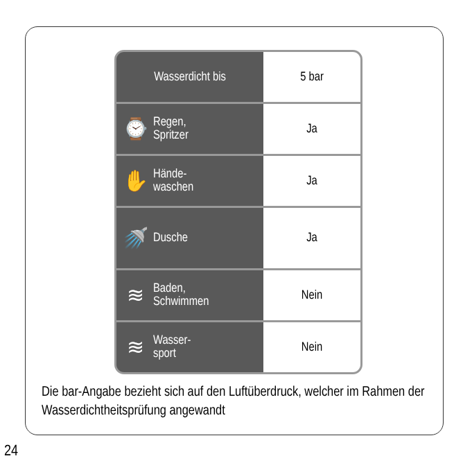| Wasserdicht bis | 5 bar |
| ⌚ Regen, Spritzer | Ja |
| ✋ Hände- waschen | Ja |
| 🚿 Dusche | Ja |
| ≋ Baden, Schwimmen | Nein |
| ≋ Wasser- sport | Nein |
Die bar-Angabe bezieht sich auf den Luftüberdruck, welcher im Rahmen der Wasserdichtheitsprüfung angewandt
24